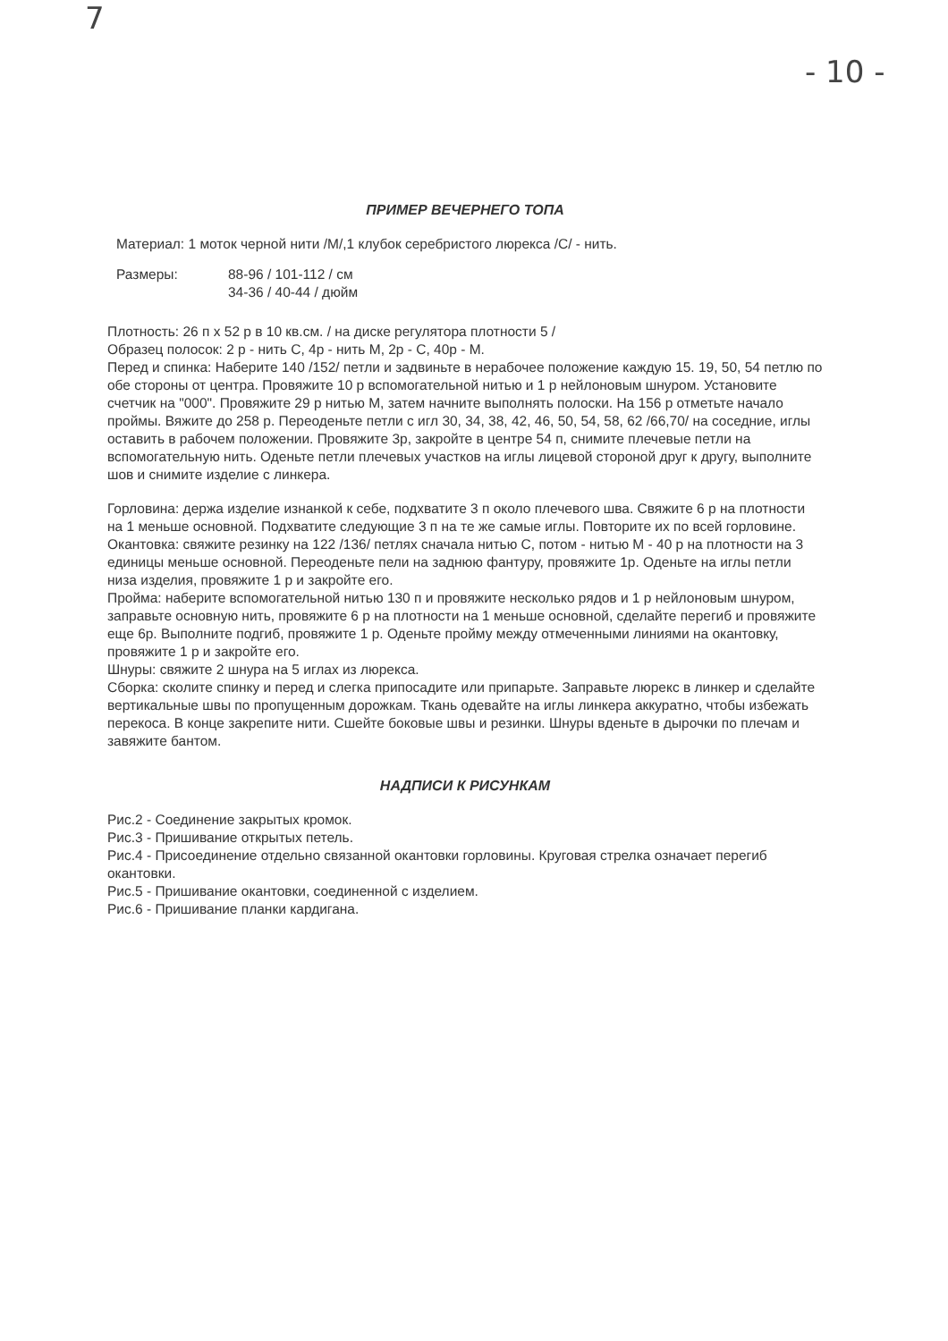7
- 10 -
ПРИМЕР ВЕЧЕРНЕГО ТОПА
Материал: 1 моток черной нити /М/,1 клубок серебристого люрекса /С/ - нить.
Размеры: 88-96 / 101-112 / см
34-36 / 40-44 / дюйм
Плотность: 26 п х 52 р в 10 кв.см. / на диске регулятора плотности 5 /
Образец полосок: 2 р - нить С, 4р - нить М, 2р - С, 40р - М.
Перед и спинка: Наберите 140 /152/ петли и задвиньте в нерабочее положение каждую 15. 19, 50, 54 петлю по обе стороны от центра. Провяжите 10 р вспомогательной нитью и 1 р нейлоновым шнуром. Установите счетчик на "000". Провяжите 29 р нитью М, затем начните выполнять полоски. На 156 р отметьте начало проймы. Вяжите до 258 р. Переоденьте петли с игл 30, 34, 38, 42, 46, 50, 54, 58, 62 /66,70/ на соседние, иглы оставить в рабочем положении. Провяжите 3р, закройте в центре 54 п, снимите плечевые петли на вспомогательную нить. Оденьте петли плечевых участков на иглы лицевой стороной друг к другу, выполните шов и снимите изделие с линкера.
Горловина: держа изделие изнанкой к себе, подхватите 3 п около плечевого шва. Свяжите 6 р на плотности на 1 меньше основной. Подхватите следующие 3 п на те же самые иглы. Повторите их по всей горловине.
Окантовка: свяжите резинку на 122 /136/ петлях сначала нитью С, потом - нитью М - 40 р на плотности на 3 единицы меньше основной. Переоденьте пели на заднюю фантуру, провяжите 1р. Оденьте на иглы петли низа изделия, провяжите 1 р и закройте его.
Пройма: наберите вспомогательной нитью 130 п и провяжите несколько рядов и 1 р нейлоновым шнуром, заправьте основную нить, провяжите 6 р на плотности на 1 меньше основной, сделайте перегиб и провяжите еще 6р. Выполните подгиб, провяжите 1 р. Оденьте пройму между отмеченными линиями на окантовку, провяжите 1 р и закройте его.
Шнуры: свяжите 2 шнура на 5 иглах из люрекса.
Сборка: сколите спинку и перед и слегка припосадите или припарьте. Заправьте люрекс в линкер и сделайте вертикальные швы по пропущенным дорожкам. Ткань одевайте на иглы линкера аккуратно, чтобы избежать перекоса. В конце закрепите нити. Сшейте боковые швы и резинки. Шнуры вденьте в дырочки по плечам и завяжите бантом.
НАДПИСИ К РИСУНКАМ
Рис.2 - Соединение закрытых кромок.
Рис.3 - Пришивание открытых петель.
Рис.4 - Присоединение отдельно связанной окантовки горловины. Круговая стрелка означает перегиб окантовки.
Рис.5 - Пришивание окантовки, соединенной с изделием.
Рис.6 - Пришивание планки кардигана.